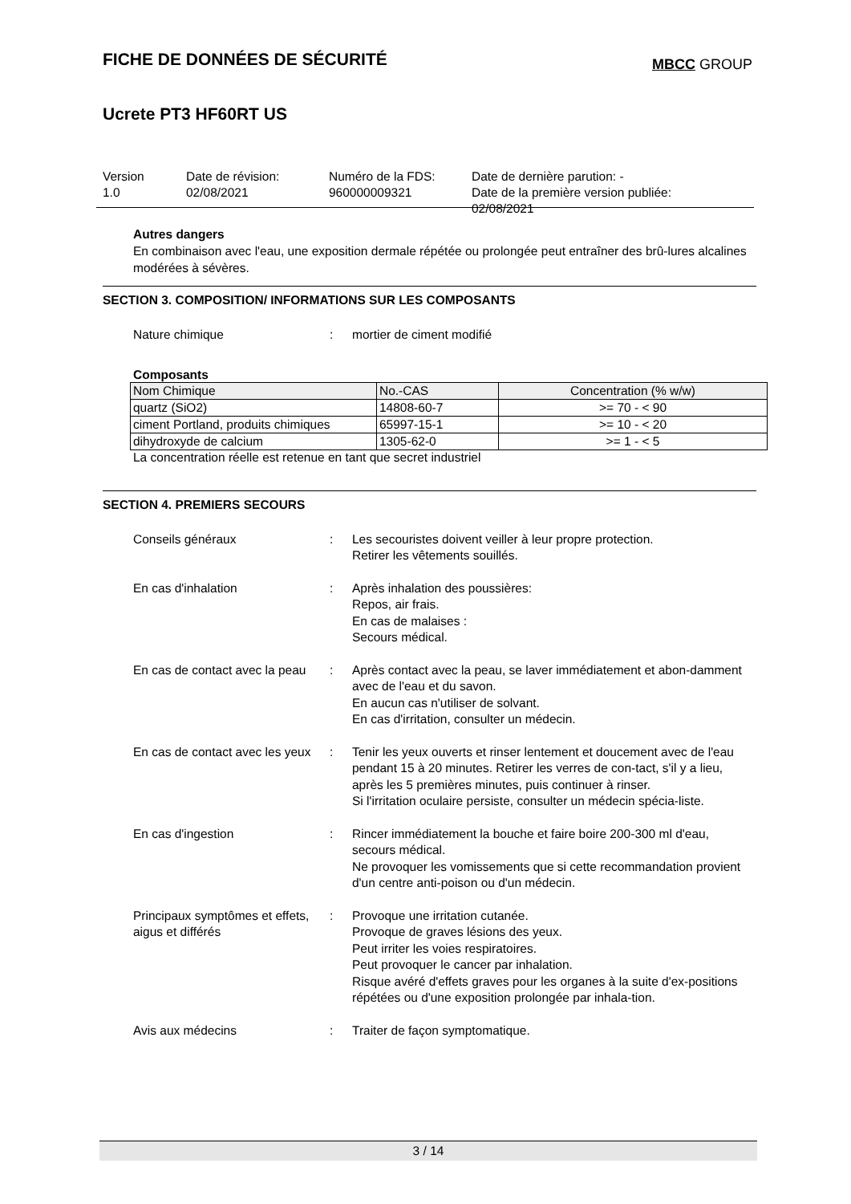FICHE DE DONNÉES DE SÉCURITÉ
MBCC GROUP
Ucrete PT3 HF60RT US
Version
1.0
Date de révision:
02/08/2021
Numéro de la FDS:
960000009321
Date de dernière parution: -
Date de la première version publiée:
02/08/2021
Autres dangers
En combinaison avec l'eau, une exposition dermale répétée ou prolongée peut entraîner des brû-lures alcalines modérées à sévères.
SECTION 3. COMPOSITION/ INFORMATIONS SUR LES COMPOSANTS
Nature chimique : mortier de ciment modifié
Composants
| Nom Chimique | No.-CAS | Concentration (% w/w) |
| --- | --- | --- |
| quartz (SiO2) | 14808-60-7 | >= 70 - < 90 |
| ciment Portland, produits chimiques | 65997-15-1 | >= 10 - < 20 |
| dihydroxyde de calcium | 1305-62-0 | >= 1 - < 5 |
La concentration réelle est retenue en tant que secret industriel
SECTION 4. PREMIERS SECOURS
Conseils généraux : Les secouristes doivent veiller à leur propre protection.
Retirer les vêtements souillés.
En cas d'inhalation : Après inhalation des poussières:
Repos, air frais.
En cas de malaises :
Secours médical.
En cas de contact avec la peau
: Après contact avec la peau, se laver immédiatement et abon-damment avec de l'eau et du savon.
En aucun cas n'utiliser de solvant.
En cas d'irritation, consulter un médecin.
En cas de contact avec les yeux
: Tenir les yeux ouverts et rinser lentement et doucement avec de l'eau pendant 15 à 20 minutes. Retirer les verres de con-tact, s'il y a lieu, après les 5 premières minutes, puis continuer à rinser.
Si l'irritation oculaire persiste, consulter un médecin spécia-liste.
En cas d'ingestion : Rincer immédiatement la bouche et faire boire 200-300 ml d'eau, secours médical.
Ne provoquer les vomissements que si cette recommandation provient d'un centre anti-poison ou d'un médecin.
Principaux symptômes et effets, aigus et différés
: Provoque une irritation cutanée.
Provoque de graves lésions des yeux.
Peut irriter les voies respiratoires.
Peut provoquer le cancer par inhalation.
Risque avéré d'effets graves pour les organes à la suite d'ex-positions répétées ou d'une exposition prolongée par inhala-tion.
Avis aux médecins : Traiter de façon symptomatique.
3 / 14